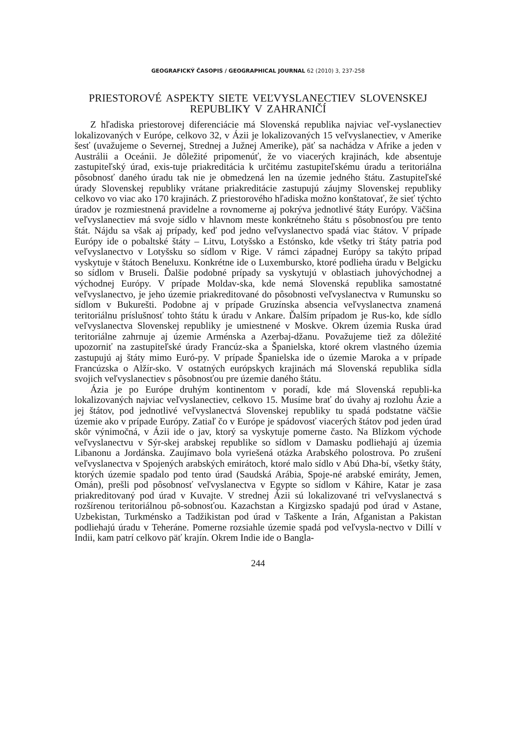GEOGRAFICKÝ ČASOPIS / GEOGRAPHICAL JOURNAL 62 (2010) 3, 237-258
PRIESTOROVÉ ASPEKTY SIETE VEĽVYSLANECTIEV SLOVENSKEJ REPUBLIKY V ZAHRANIČÍ
Z hľadiska priestorovej diferenciácie má Slovenská republika najviac veľ-vyslanectiev lokalizovaných v Európe, celkovo 32, v Ázii je lokalizovaných 15 veľvyslanectiev, v Amerike šesť (uvažujeme o Severnej, Strednej a Južnej Amerike), päť sa nachádza v Afrike a jeden v Austrálii a Oceánii. Je dôležité pripomenúť, že vo viacerých krajinách, kde absentuje zastupiteľský úrad, exis-tuje priakreditácia k určitému zastupiteľskému úradu a teritoriálna pôsobnosť daného úradu tak nie je obmedzená len na územie jedného štátu. Zastupiteľské úrady Slovenskej republiky vrátane priakreditácie zastupujú záujmy Slovenskej republiky celkovo vo viac ako 170 krajinách. Z priestorového hľadiska možno konštatovať, že sieť týchto úradov je rozmiestnená pravidelne a rovnomerne aj pokrýva jednotlivé štáty Európy. Väčšina veľvyslanectiev má svoje sídlo v hlavnom meste konkrétneho štátu s pôsobnosťou pre tento štát. Nájdu sa však aj prípady, keď pod jedno veľvyslanectvo spadá viac štátov. V prípade Európy ide o pobaltské štáty – Litvu, Lotyšsko a Estónsko, kde všetky tri štáty patria pod veľvyslanectvo v Lotyšsku so sídlom v Rige. V rámci západnej Európy sa takýto prípad vyskytuje v štátoch Beneluxu. Konkrétne ide o Luxembursko, ktoré podlieha úradu v Belgicku so sídlom v Bruseli. Ďalšie podobné prípady sa vyskytujú v oblastiach juhovýchodnej a východnej Európy. V prípade Moldav-ska, kde nemá Slovenská republika samostatné veľvyslanectvo, je jeho územie priakreditované do pôsobnosti veľvyslanectva v Rumunsku so sídlom v Bukurešti. Podobne aj v prípade Gruzínska absencia veľvyslanectva znamená teritoriálnu príslušnosť tohto štátu k úradu v Ankare. Ďalším prípadom je Rus-ko, kde sídlo veľvyslanectva Slovenskej republiky je umiestnené v Moskve. Okrem územia Ruska úrad teritoriálne zahrnuje aj územie Arménska a Azerbaj-džanu. Považujeme tiež za dôležité upozorniť na zastupiteľské úrady Francúz-ska a Španielska, ktoré okrem vlastného územia zastupujú aj štáty mimo Euró-py. V prípade Španielska ide o územie Maroka a v prípade Francúzska o Alžír-sko. V ostatných európskych krajinách má Slovenská republika sídla svojich veľvyslanectiev s pôsobnosťou pre územie daného štátu.
Ázia je po Európe druhým kontinentom v poradí, kde má Slovenská republi-ka lokalizovaných najviac veľvyslanectiev, celkovo 15. Musíme brať do úvahy aj rozlohu Ázie a jej štátov, pod jednotlivé veľvyslanectvá Slovenskej republiky tu spadá podstatne väčšie územie ako v prípade Európy. Zatiaľ čo v Európe je spádovosť viacerých štátov pod jeden úrad skôr výnimočná, v Ázii ide o jav, ktorý sa vyskytuje pomerne často. Na Blízkom východe veľvyslanectvu v Sýr-skej arabskej republike so sídlom v Damasku podliehajú aj územia Libanonu a Jordánska. Zaujímavo bola vyriešená otázka Arabského polostrova. Po zrušení veľvyslanectva v Spojených arabských emirátoch, ktoré malo sídlo v Abú Dha-bí, všetky štáty, ktorých územie spadalo pod tento úrad (Saudská Arábia, Spoje-né arabské emiráty, Jemen, Omán), prešli pod pôsobnosť veľvyslanectva v Egypte so sídlom v Káhire, Katar je zasa priakreditovaný pod úrad v Kuvajte. V strednej Ázii sú lokalizované tri veľvyslanectvá s rozšírenou teritoriálnou pô-sobnosťou. Kazachstan a Kirgizsko spadajú pod úrad v Astane, Uzbekistan, Turkménsko a Tadžikistan pod úrad v Taškente a Irán, Afganistan a Pakistan podliehajú úradu v Teheráne. Pomerne rozsiahle územie spadá pod veľvysla-nectvo v Dillí v Indii, kam patrí celkovo päť krajín. Okrem Indie ide o Bangla-
244